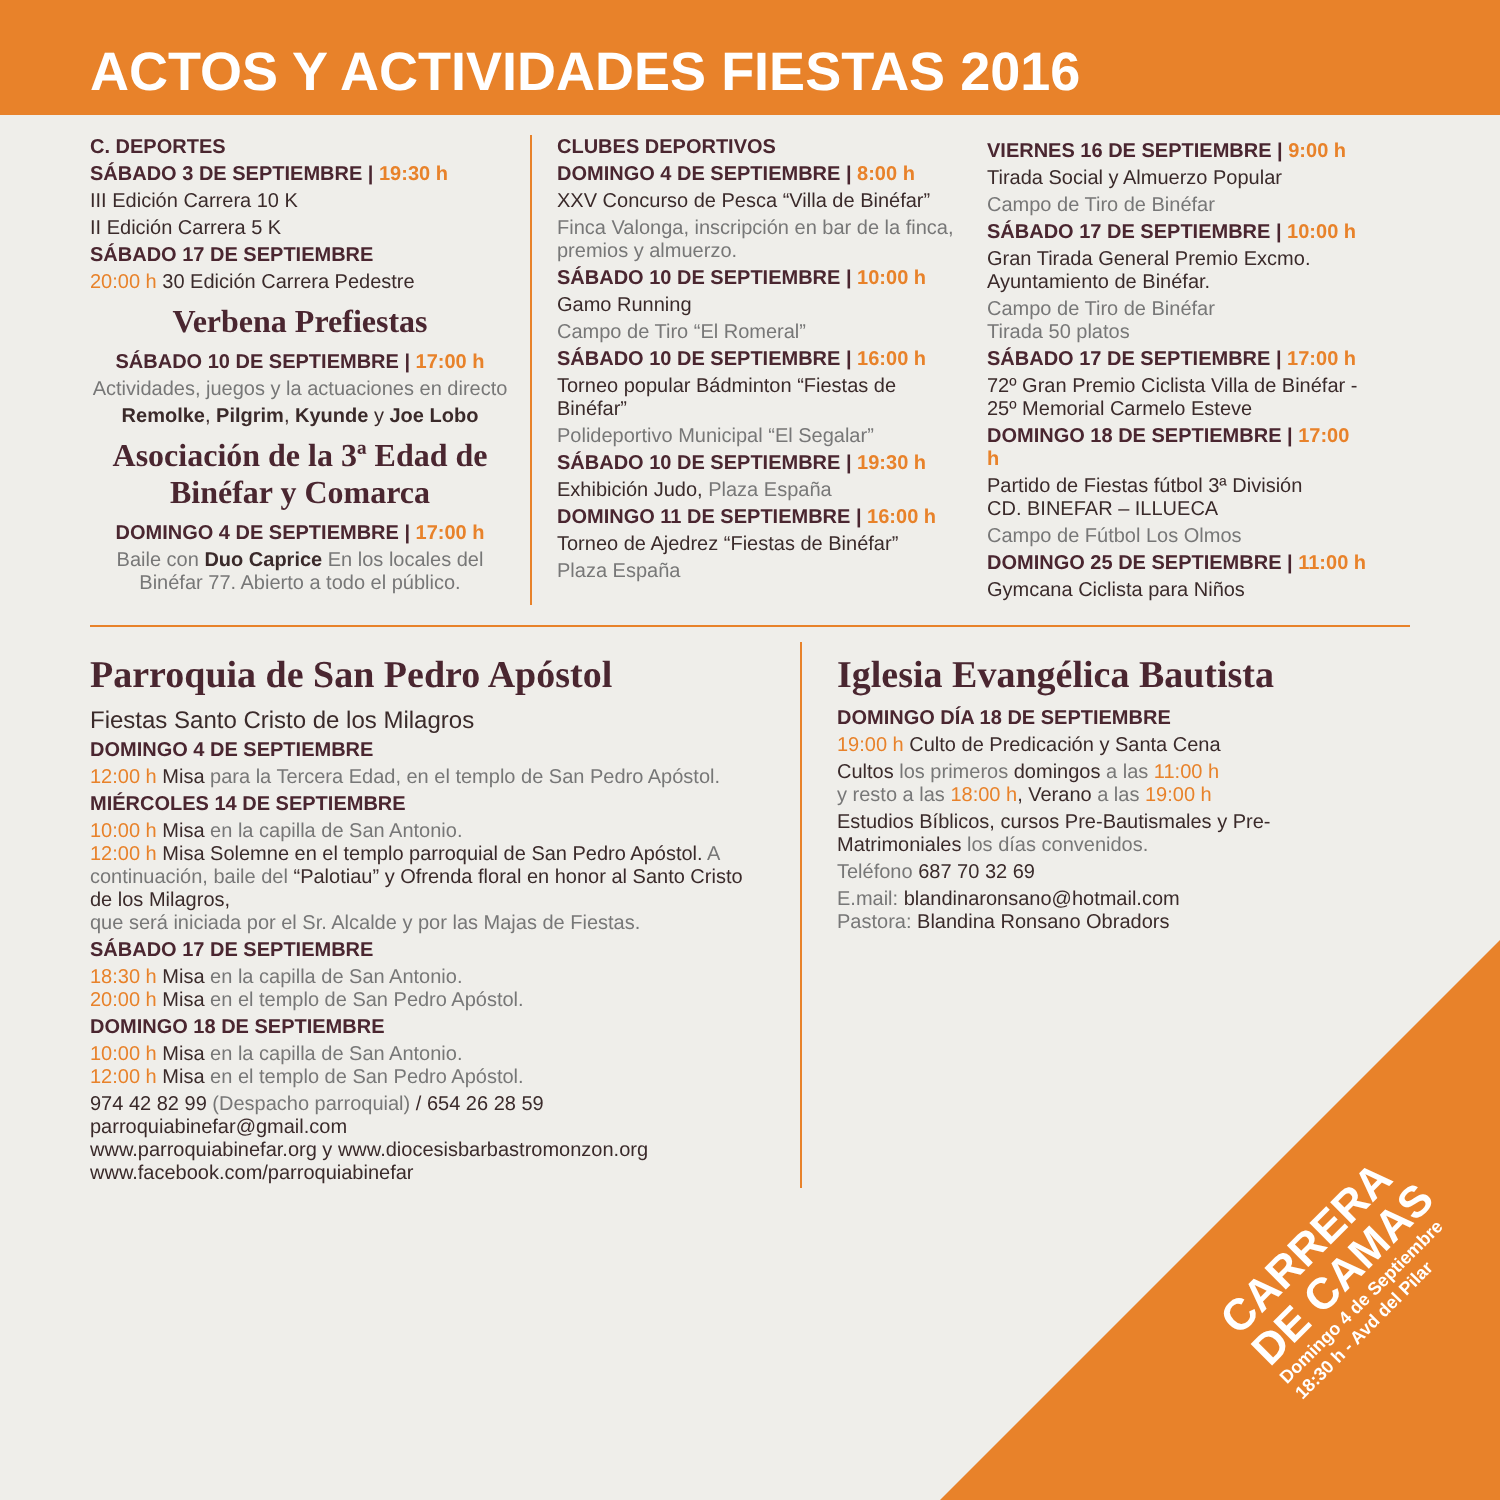ACTOS Y ACTIVIDADES FIESTAS 2016
C. DEPORTES
SÁBADO 3 DE SEPTIEMBRE | 19:30 h
III Edición Carrera 10 K
II Edición Carrera 5 K
SÁBADO 17 DE SEPTIEMBRE
20:00 h 30 Edición Carrera Pedestre
Verbena Prefiestas
SÁBADO 10 DE SEPTIEMBRE | 17:00 h
Actividades, juegos y la actuaciones en directo
Remolke, Pilgrim, Kyunde y Joe Lobo
Asociación de la 3ª Edad de Binéfar y Comarca
DOMINGO 4 DE SEPTIEMBRE | 17:00 h
Baile con Duo Caprice En los locales del Binéfar 77. Abierto a todo el público.
CLUBES DEPORTIVOS
DOMINGO 4 DE SEPTIEMBRE | 8:00 h
XXV Concurso de Pesca “Villa de Binéfar”
Finca Valonga, inscripción en bar de la finca, premios y almuerzo.
SÁBADO 10 DE SEPTIEMBRE | 10:00 h
Gamo Running
Campo de Tiro “El Romeral”
SÁBADO 10 DE SEPTIEMBRE | 16:00 h
Torneo popular Bádminton “Fiestas de Binéfar”
Polideportivo Municipal “El Segalar”
SÁBADO 10 DE SEPTIEMBRE | 19:30 h
Exhibición Judo, Plaza España
DOMINGO 11 DE SEPTIEMBRE | 16:00 h
Torneo de Ajedrez “Fiestas de Binéfar”
Plaza España
VIERNES 16 DE SEPTIEMBRE | 9:00 h
Tirada Social y Almuerzo Popular
Campo de Tiro de Binéfar
SÁBADO 17 DE SEPTIEMBRE | 10:00 h
Gran Tirada General Premio Excmo. Ayuntamiento de Binéfar.
Campo de Tiro de Binéfar
Tirada 50 platos
SÁBADO 17 DE SEPTIEMBRE | 17:00 h
72º Gran Premio Ciclista Villa de Binéfar - 25º Memorial Carmelo Esteve
DOMINGO 18 DE SEPTIEMBRE | 17:00 h
Partido de Fiestas fútbol 3ª División
CD. BINEFAR – ILLUECA
Campo de Fútbol Los Olmos
DOMINGO 25 DE SEPTIEMBRE | 11:00 h
Gymcana Ciclista para Niños
Parroquia de San Pedro Apóstol
Fiestas Santo Cristo de los Milagros
DOMINGO 4 DE SEPTIEMBRE
12:00 h Misa para la Tercera Edad, en el templo de San Pedro Apóstol.
MIÉRCOLES 14 DE SEPTIEMBRE
10:00 h Misa en la capilla de San Antonio.
12:00 h Misa Solemne en el templo parroquial de San Pedro Apóstol. A continuación, baile del “Palotiau” y Ofrenda floral en honor al Santo Cristo de los Milagros,
que será iniciada por el Sr. Alcalde y por las Majas de Fiestas.
SÁBADO 17 DE SEPTIEMBRE
18:30 h Misa en la capilla de San Antonio.
20:00 h Misa en el templo de San Pedro Apóstol.
DOMINGO 18 DE SEPTIEMBRE
10:00 h Misa en la capilla de San Antonio.
12:00 h Misa en el templo de San Pedro Apóstol.
974 42 82 99 (Despacho parroquial) / 654 26 28 59
parroquiabinefar@gmail.com
www.parroquiabinefar.org y www.diocesisbarbastromonzon.org
www.facebook.com/parroquiabinefar
Iglesia Evangélica Bautista
DOMINGO DÍA 18 DE SEPTIEMBRE
19:00 h Culto de Predicación y Santa Cena
Cultos los primeros domingos a las 11:00 h
y resto a las 18:00 h, Verano a las 19:00 h
Estudios Bíblicos, cursos Pre-Bautismales y Pre-Matrimoniales los días convenidos.
Teléfono 687 70 32 69
E.mail: blandinaronsano@hotmail.com
Pastora: Blandina Ronsano Obradors
CARRERA
DE CAMAS
Domingo 4 de Septiembre
18:30 h - Avd del Pilar